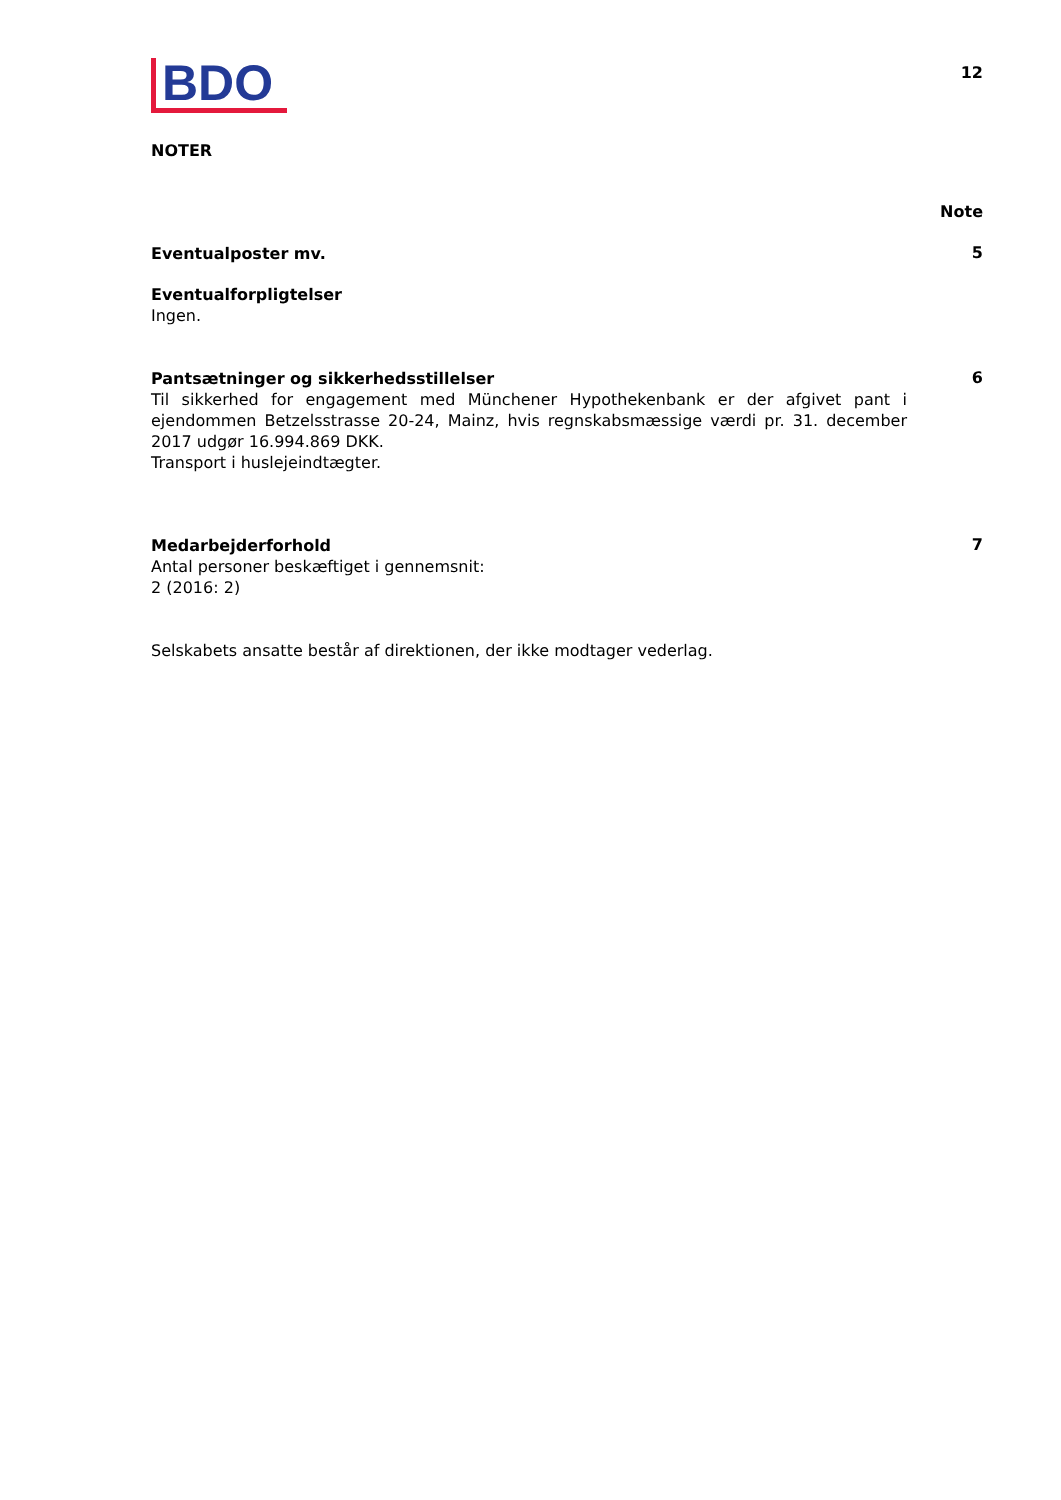BDO
12
NOTER
Note
Eventualposter mv.
5
Eventualforpligtelser
Ingen.
Pantsætninger og sikkerhedsstillelser
Til sikkerhed for engagement med Münchener Hypothekenbank er der afgivet pant i ejendommen Betzelsstrasse 20-24, Mainz, hvis regnskabsmæssige værdi pr. 31. december 2017 udgør 16.994.869 DKK.
Transport i huslejeindtægter.
6
Medarbejderforhold
Antal personer beskæftiget i gennemsnit:
2 (2016: 2)
7
Selskabets ansatte består af direktionen, der ikke modtager vederlag.